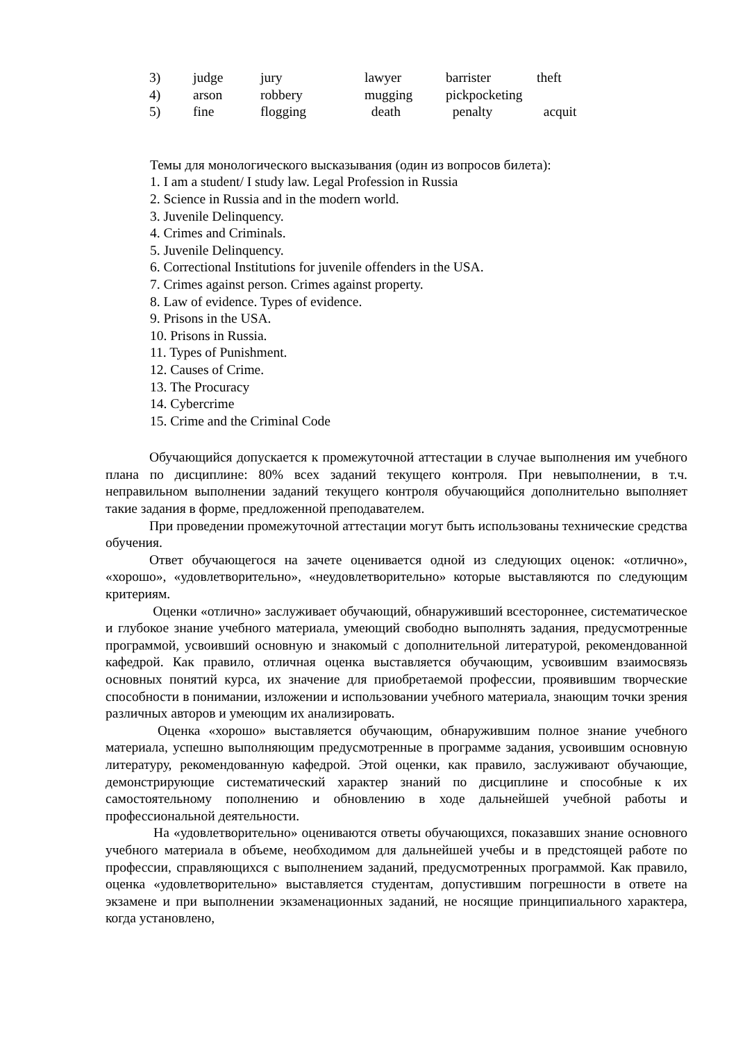| 3) | judge | jury | lawyer | barrister | theft |
| 4) | arson | robbery | mugging | pickpocketing | |
| 5) | fine | flogging | death | penalty | acquit |
Темы для монологического высказывания (один из вопросов билета):
1. I am a student/ I study law. Legal Profession in Russia
2. Science in Russia and in the modern world.
3. Juvenile Delinquency.
4. Crimes and Criminals.
5. Juvenile Delinquency.
6. Correctional Institutions for juvenile offenders in the USA.
7. Crimes against person. Crimes against property.
8. Law of evidence. Types of evidence.
9. Prisons in the USA.
10. Prisons in Russia.
11. Types of Punishment.
12. Causes of Crime.
13. The Procuracy
14. Cybercrime
15. Crime and the Criminal Code
Обучающийся допускается к промежуточной аттестации в случае выполнения им учебного плана по дисциплине: 80% всех заданий текущего контроля. При невыполнении, в т.ч. неправильном выполнении заданий текущего контроля обучающийся дополнительно выполняет такие задания в форме, предложенной преподавателем.
При проведении промежуточной аттестации могут быть использованы технические средства обучения.
Ответ обучающегося на зачете оценивается одной из следующих оценок: «отлично», «хорошо», «удовлетворительно», «неудовлетворительно» которые выставляются по следующим критериям.
Оценки «отлично» заслуживает обучающий, обнаруживший всестороннее, систематическое и глубокое знание учебного материала, умеющий свободно выполнять задания, предусмотренные программой, усвоивший основную и знакомый с дополнительной литературой, рекомендованной кафедрой. Как правило, отличная оценка выставляется обучающим, усвоившим взаимосвязь основных понятий курса, их значение для приобретаемой профессии, проявившим творческие способности в понимании, изложении и использовании учебного материала, знающим точки зрения различных авторов и умеющим их анализировать.
Оценка «хорошо» выставляется обучающим, обнаружившим полное знание учебного материала, успешно выполняющим предусмотренные в программе задания, усвоившим основную литературу, рекомендованную кафедрой. Этой оценки, как правило, заслуживают обучающие, демонстрирующие систематический характер знаний по дисциплине и способные к их самостоятельному пополнению и обновлению в ходе дальнейшей учебной работы и профессиональной деятельности.
На «удовлетворительно» оцениваются ответы обучающихся, показавших знание основного учебного материала в объеме, необходимом для дальнейшей учебы и в предстоящей работе по профессии, справляющихся с выполнением заданий, предусмотренных программой. Как правило, оценка «удовлетворительно» выставляется студентам, допустившим погрешности в ответе на экзамене и при выполнении экзаменационных заданий, не носящие принципиального характера, когда установлено,